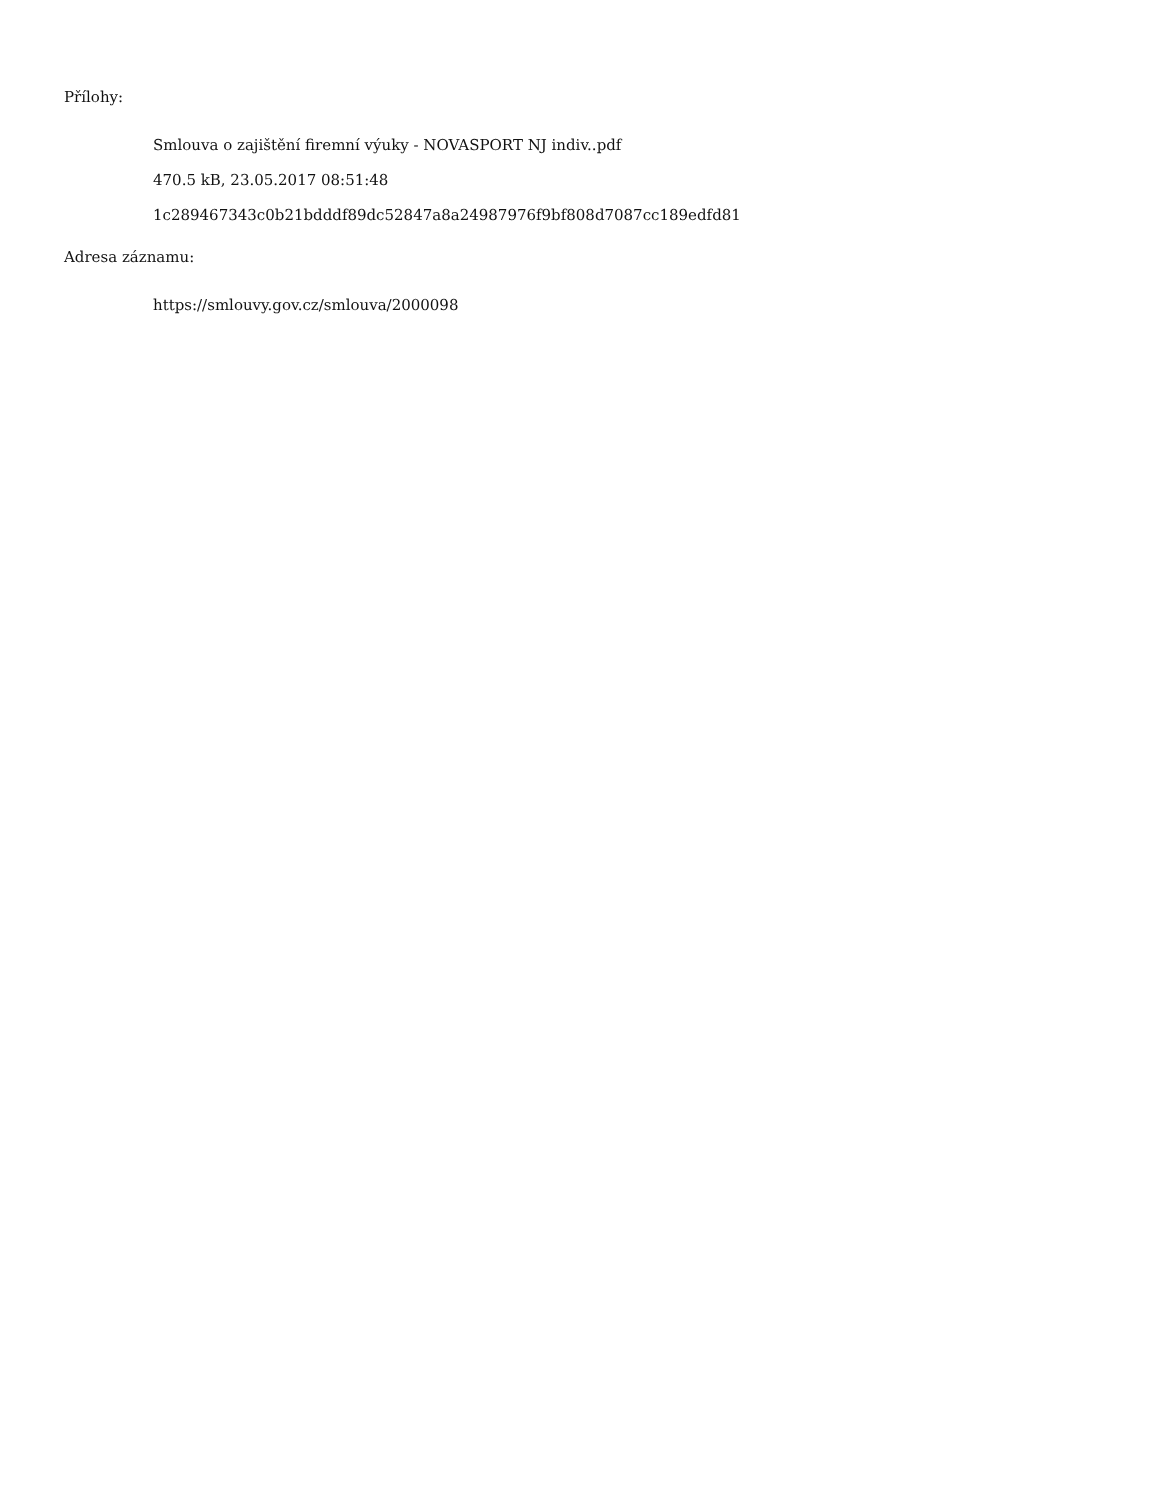Přílohy:
Smlouva o zajištění firemní výuky - NOVASPORT NJ indiv..pdf
470.5 kB, 23.05.2017 08:51:48
1c289467343c0b21bdddf89dc52847a8a24987976f9bf808d7087cc189edfd81
Adresa záznamu:
https://smlouvy.gov.cz/smlouva/2000098